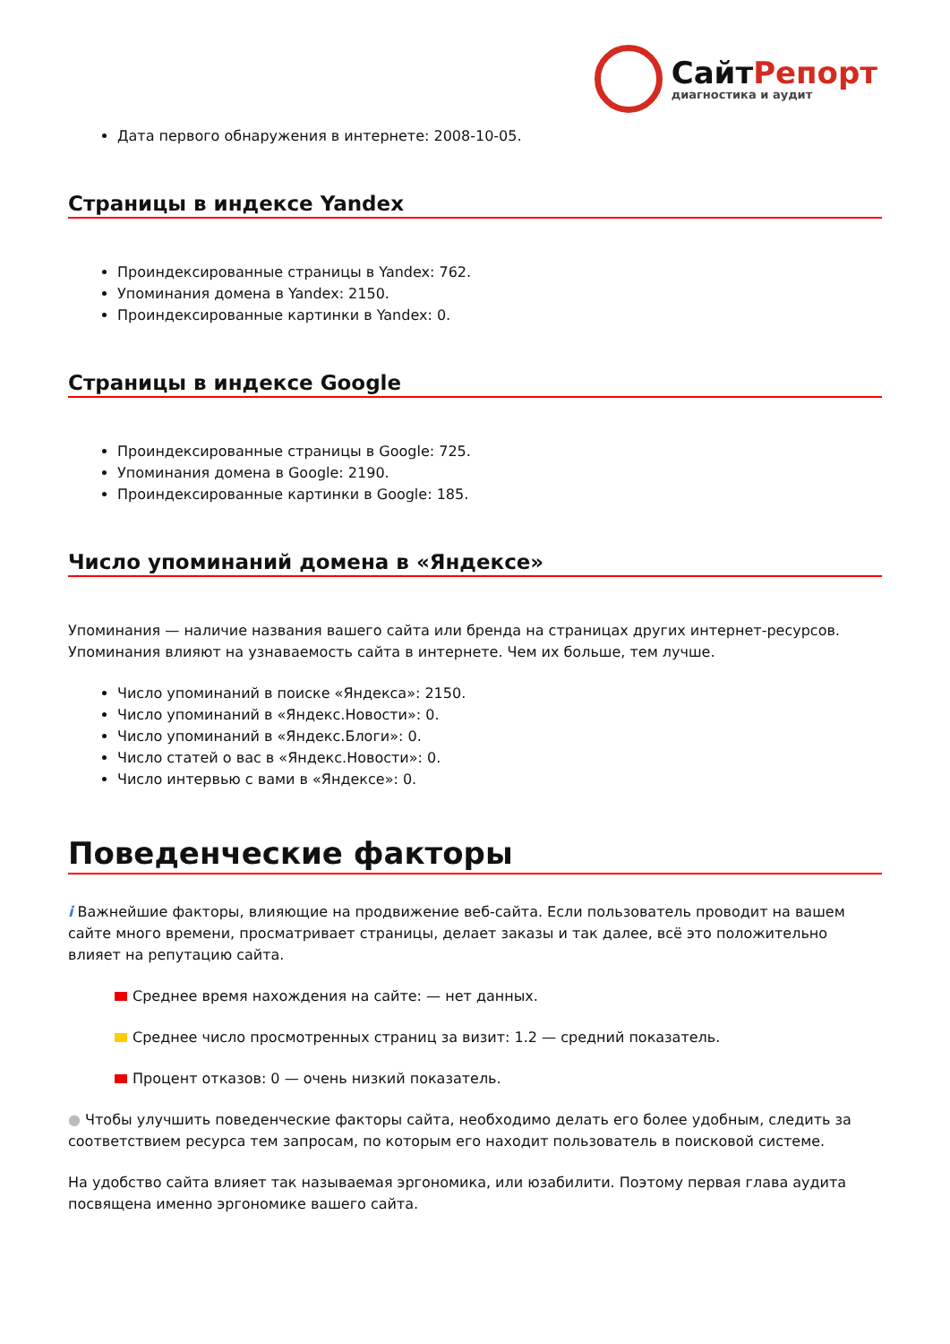СайтРепорт
диагностика и аудит
Дата первого обнаружения в интернете: 2008-10-05.
Страницы в индексе Yandex
Проиндексированные страницы в Yandex: 762.
Упоминания домена в Yandex: 2150.
Проиндексированные картинки в Yandex: 0.
Страницы в индексе Google
Проиндексированные страницы в Google: 725.
Упоминания домена в Google: 2190.
Проиндексированные картинки в Google: 185.
Число упоминаний домена в «Яндексе»
Упоминания — наличие названия вашего сайта или бренда на страницах других интернет-ресурсов. Упоминания влияют на узнаваемость сайта в интернете. Чем их больше, тем лучше.
Число упоминаний в поиске «Яндекса»: 2150.
Число упоминаний в «Яндекс.Новости»: 0.
Число упоминаний в «Яндекс.Блоги»: 0.
Число статей о вас в «Яндекс.Новости»: 0.
Число интервью с вами в «Яндексе»: 0.
Поведенческие факторы
i Важнейшие факторы, влияющие на продвижение веб-сайта. Если пользователь проводит на вашем сайте много времени, просматривает страницы, делает заказы и так далее, всё это положительно влияет на репутацию сайта.
Среднее время нахождения на сайте: — нет данных.
Среднее число просмотренных страниц за визит: 1.2 — средний показатель.
Процент отказов: 0 — очень низкий показатель.
● Чтобы улучшить поведенческие факторы сайта, необходимо делать его более удобным, следить за соответствием ресурса тем запросам, по которым его находит пользователь в поисковой системе.
На удобство сайта влияет так называемая эргономика, или юзабилити. Поэтому первая глава аудита посвящена именно эргономике вашего сайта.